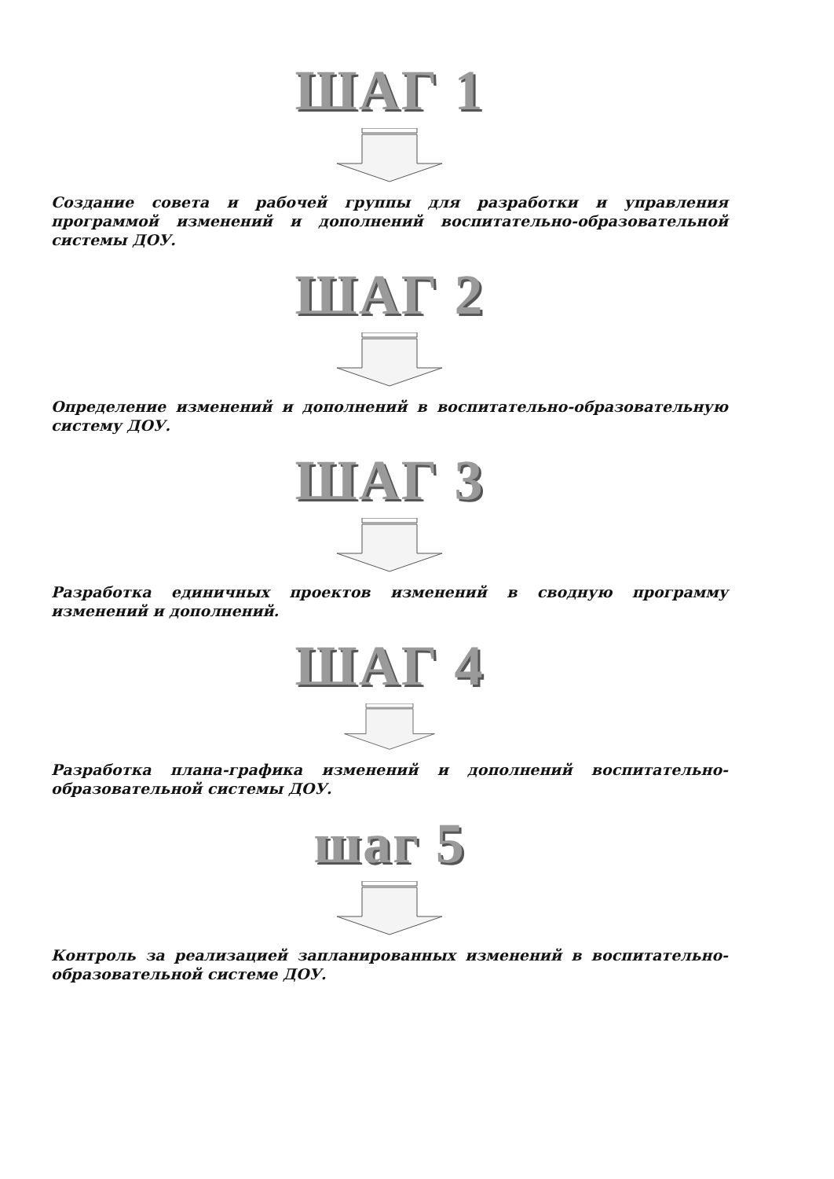ШАГ 1
Создание совета и рабочей группы для разработки и управления программой изменений и дополнений воспитательно-образовательной системы ДОУ.
ШАГ 2
Определение изменений и дополнений в воспитательно-образовательную систему ДОУ.
ШАГ 3
Разработка единичных проектов изменений в сводную программу изменений и дополнений.
ШАГ 4
Разработка плана-графика изменений и дополнений воспитательно-образовательной системы ДОУ.
шаг 5
Контроль за реализацией запланированных изменений в воспитательно-образовательной системе ДОУ.